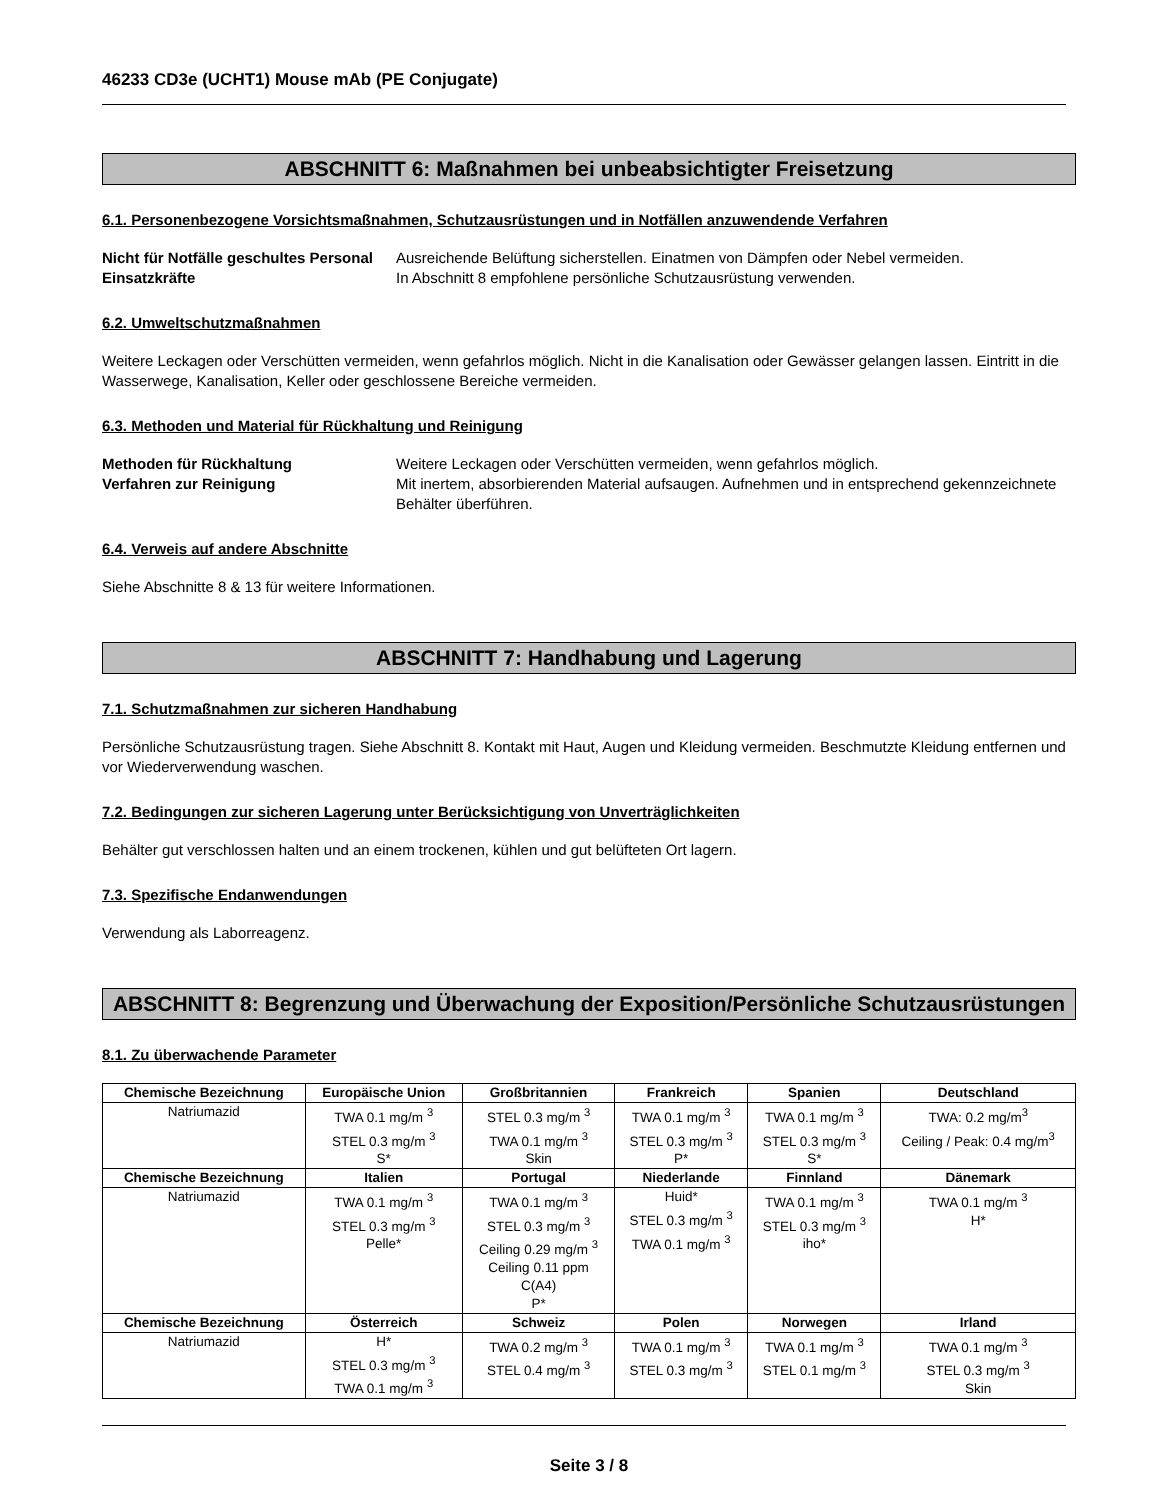46233 CD3e (UCHT1) Mouse mAb (PE Conjugate)
ABSCHNITT 6: Maßnahmen bei unbeabsichtigter Freisetzung
6.1. Personenbezogene Vorsichtsmaßnahmen, Schutzausrüstungen und in Notfällen anzuwendende Verfahren
Nicht für Notfälle geschultes Personal Ausreichende Belüftung sicherstellen. Einatmen von Dämpfen oder Nebel vermeiden. Einsatzkräfte In Abschnitt 8 empfohlene persönliche Schutzausrüstung verwenden.
6.2. Umweltschutzmaßnahmen
Weitere Leckagen oder Verschütten vermeiden, wenn gefahrlos möglich. Nicht in die Kanalisation oder Gewässer gelangen lassen. Eintritt in die Wasserwege, Kanalisation, Keller oder geschlossene Bereiche vermeiden.
6.3. Methoden und Material für Rückhaltung und Reinigung
Methoden für Rückhaltung Weitere Leckagen oder Verschütten vermeiden, wenn gefahrlos möglich. Verfahren zur Reinigung Mit inertem, absorbierenden Material aufsaugen. Aufnehmen und in entsprechend gekennzeichnete Behälter überführen.
6.4. Verweis auf andere Abschnitte
Siehe Abschnitte 8 & 13 für weitere Informationen.
ABSCHNITT 7: Handhabung und Lagerung
7.1. Schutzmaßnahmen zur sicheren Handhabung
Persönliche Schutzausrüstung tragen. Siehe Abschnitt 8. Kontakt mit Haut, Augen und Kleidung vermeiden. Beschmutzte Kleidung entfernen und vor Wiederverwendung waschen.
7.2. Bedingungen zur sicheren Lagerung unter Berücksichtigung von Unverträglichkeiten
Behälter gut verschlossen halten und an einem trockenen, kühlen und gut belüfteten Ort lagern.
7.3. Spezifische Endanwendungen
Verwendung als Laborreagenz.
ABSCHNITT 8: Begrenzung und Überwachung der Exposition/Persönliche Schutzausrüstungen
8.1. Zu überwachende Parameter
| Chemische Bezeichnung | Europäische Union | Großbritannien | Frankreich | Spanien | Deutschland |
| --- | --- | --- | --- | --- | --- |
| Natriumazid | TWA 0.1 mg/m <sup>3</sup> STEL 0.3 mg/m <sup>3</sup> S* | STEL 0.3 mg/m <sup>3</sup> TWA 0.1 mg/m <sup>3</sup> Skin | TWA 0.1 mg/m <sup>3</sup> STEL 0.3 mg/m <sup>3</sup> P* | TWA 0.1 mg/m <sup>3</sup> STEL 0.3 mg/m <sup>3</sup> S* | TWA: 0.2 mg/m<sup>3</sup> Ceiling / Peak: 0.4 mg/m<sup>3</sup> |
| Chemische Bezeichnung | Italien | Portugal | Niederlande | Finnland | Dänemark |
| Natriumazid | TWA 0.1 mg/m <sup>3</sup> STEL 0.3 mg/m <sup>3</sup> Pelle* | TWA 0.1 mg/m <sup>3</sup> STEL 0.3 mg/m <sup>3</sup> Ceiling 0.29 mg/m <sup>3</sup> Ceiling 0.11 ppm C(A4) P* | Huid* STEL 0.3 mg/m <sup>3</sup> TWA 0.1 mg/m <sup>3</sup> | TWA 0.1 mg/m <sup>3</sup> STEL 0.3 mg/m <sup>3</sup> iho* | TWA 0.1 mg/m <sup>3</sup> H* |
| Chemische Bezeichnung | Österreich | Schweiz | Polen | Norwegen | Irland |
| Natriumazid | H* STEL 0.3 mg/m <sup>3</sup> TWA 0.1 mg/m <sup>3</sup> | TWA 0.2 mg/m <sup>3</sup> STEL 0.4 mg/m <sup>3</sup> | TWA 0.1 mg/m <sup>3</sup> STEL 0.3 mg/m <sup>3</sup> | TWA 0.1 mg/m <sup>3</sup> STEL 0.1 mg/m <sup>3</sup> | TWA 0.1 mg/m <sup>3</sup> STEL 0.3 mg/m <sup>3</sup> Skin |
Seite 3 / 8